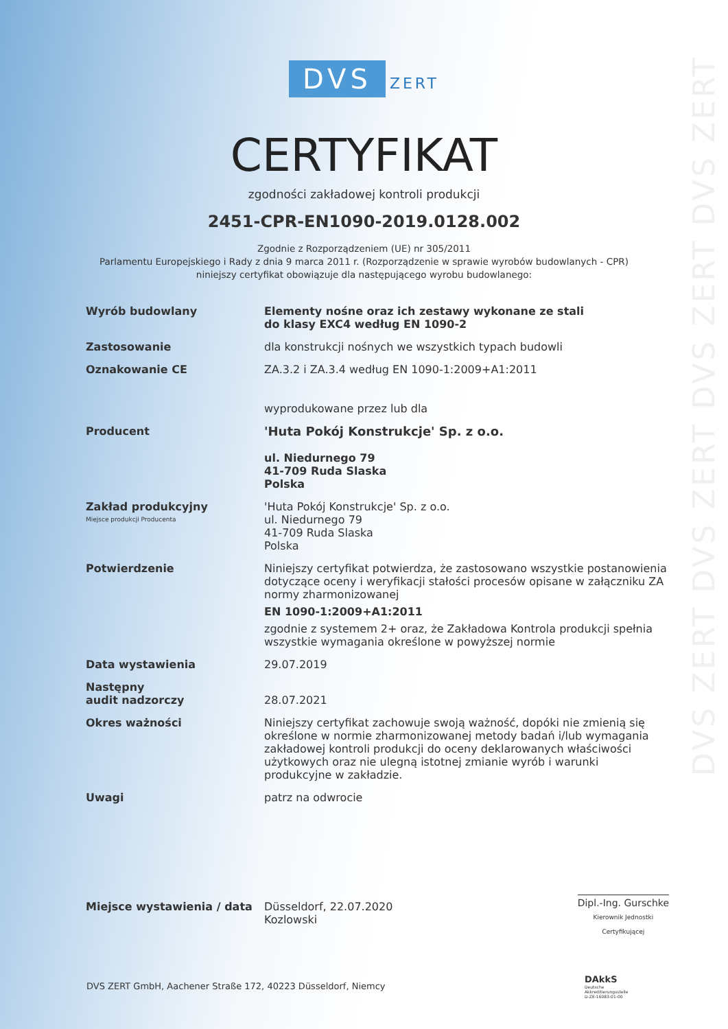DVS ZERT DVS ZERT DVS ZERT DVS ZERT
DVS ZERT
CERTYFIKAT
zgodności zakładowej kontroli produkcji
2451-CPR-EN1090-2019.0128.002
Zgodnie z Rozporządzeniem (UE) nr 305/2011
Parlamentu Europejskiego i Rady z dnia 9 marca 2011 r. (Rozporządzenie w sprawie wyrobów budowlanych - CPR)
niniejszy certyfikat obowiązuje dla następującego wyrobu budowlanego:
| Wyrób budowlany | Elementy nośne oraz ich zestawy wykonane ze stali do klasy EXC4 według EN 1090-2 |
| Zastosowanie | dla konstrukcji nośnych we wszystkich typach budowli |
| Oznakowanie CE | ZA.3.2 i ZA.3.4 według EN 1090-1:2009+A1:2011 wyprodukowane przez lub dla |
| Producent | 'Huta Pokój Konstrukcje' Sp. z o.o. ul. Niedurnego 79 41-709 Ruda Slaska Polska |
| Zakład produkcyjny Miejsce produkcji Producenta | 'Huta Pokój Konstrukcje' Sp. z o.o. ul. Niedurnego 79 41-709 Ruda Slaska Polska |
| Potwierdzenie | Niniejszy certyfikat potwierdza, że zastosowano wszystkie postanowienia dotyczące oceny i weryfikacji stałości procesów opisane w załączniku ZA normy zharmonizowanej EN 1090-1:2009+A1:2011 zgodnie z systemem 2+ oraz, że Zakładowa Kontrola produkcji spełnia wszystkie wymagania określone w powyższej normie |
| Data wystawienia | 29.07.2019 |
| Następny audit nadzorczy | 28.07.2021 |
| Okres ważności | Niniejszy certyfikat zachowuje swoją ważność, dopóki nie zmienią się określone w normie zharmonizowanej metody badań i/lub wymagania zakładowej kontroli produkcji do oceny deklarowanych właściwości użytkowych oraz nie ulegną istotnej zmianie wyrób i warunki produkcyjne w zakładzie. |
| Uwagi | patrz na odwrocie |
| Miejsce wystawienia / data | Düsseldorf, 22.07.2020 Kozlowski Dipl.-Ing. Gurschke Kierownik Jednostki Certyfikującej |
DVS ZERT GmbH, Aachener Straße 172, 40223 Düsseldorf, Niemcy
DAkkS
Deutsche
Akkreditierungsstelle
D-ZE-16083-01-00